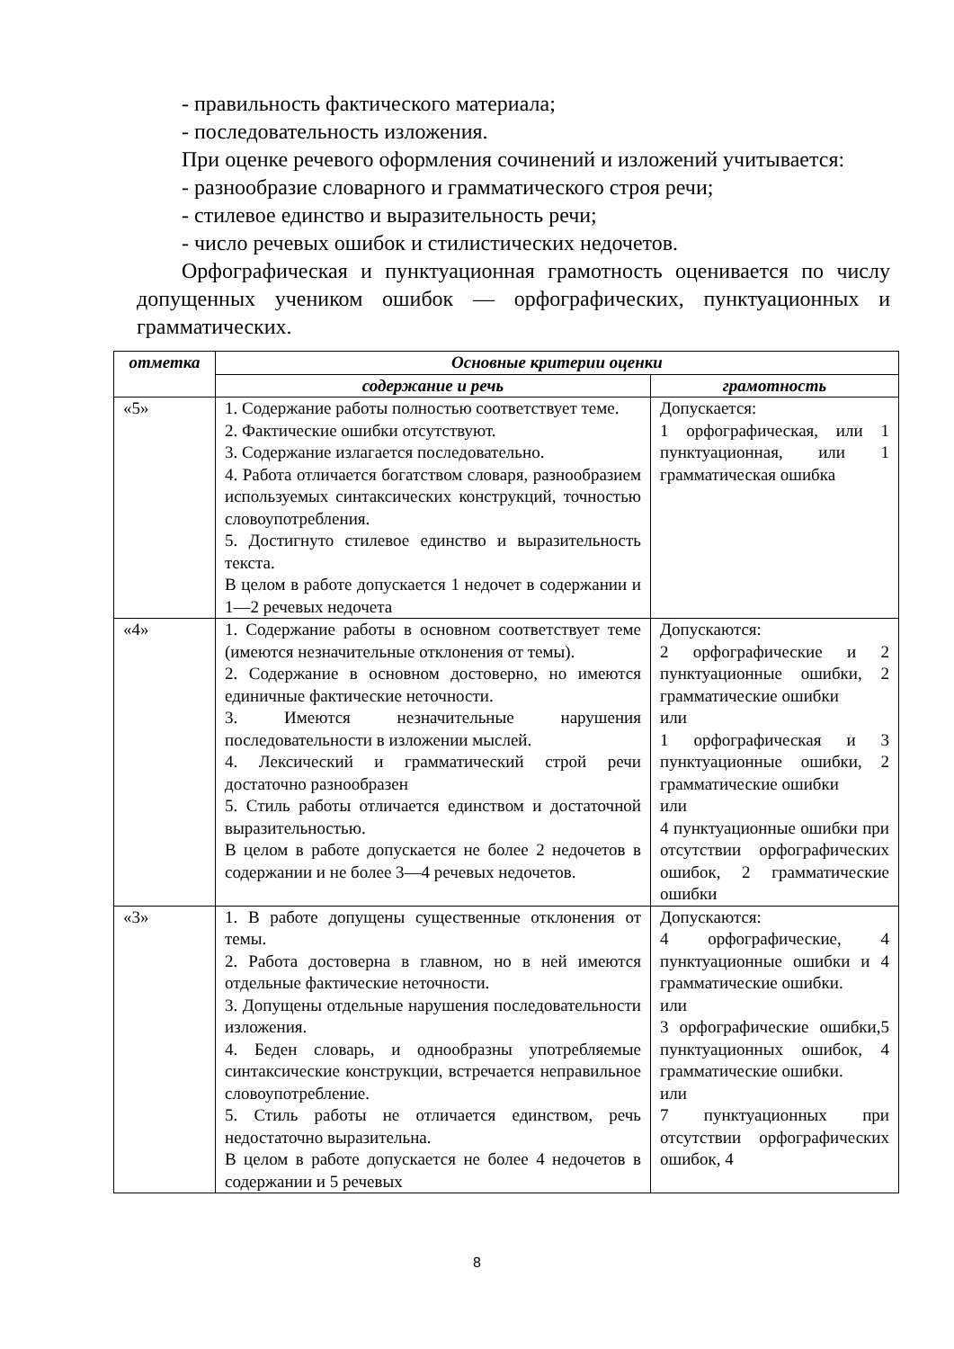- правильность фактического материала;
- последовательность изложения.
При оценке речевого оформления сочинений и изложений учитывается:
- разнообразие словарного и грамматического строя речи;
- стилевое единство и выразительность речи;
- число речевых ошибок и стилистических недочетов.
Орфографическая и пунктуационная грамотность оценивается по числу допущенных учеником ошибок — орфографических, пунктуационных и грамматических.
| отметка | Основные критерии оценки | |
| --- | --- | --- |
| | содержание и речь | грамотность |
| «5» | 1. Содержание работы полностью соответствует теме. 2. Фактические ошибки отсутствуют. 3. Содержание излагается последовательно. 4. Работа отличается богатством словаря, разнообразием используемых синтаксических конструкций, точностью словоупотребления. 5. Достигнуто стилевое единство и выразительность текста. В целом в работе допускается 1 недочет в содержании и 1—2 речевых недочета | Допускается: 1 орфографическая, или 1 пунктуационная, или 1 грамматическая ошибка |
| «4» | 1. Содержание работы в основном соответствует теме (имеются незначительные отклонения от темы). 2. Содержание в основном достоверно, но имеются единичные фактические неточности. 3. Имеются незначительные нарушения последовательности в изложении мыслей. 4. Лексический и грамматический строй речи достаточно разнообразен 5. Стиль работы отличается единством и достаточной выразительностью. В целом в работе допускается не более 2 недочетов в содержании и не более 3—4 речевых недочетов. | Допускаются: 2 орфографические и 2 пунктуационные ошибки, 2 грамматические ошибки или 1 орфографическая и 3 пунктуационные ошибки, 2 грамматические ошибки или 4 пунктуационные ошибки при отсутствии орфографических ошибок, 2 грамматические ошибки |
| «3» | 1. В работе допущены существенные отклонения от темы. 2. Работа достоверна в главном, но в ней имеются отдельные фактические неточности. 3. Допущены отдельные нарушения последовательности изложения. 4. Беден словарь, и однообразны употребляемые синтаксические конструкции, встречается неправильное словоупотребление. 5. Стиль работы не отличается единством, речь недостаточно выразительна. В целом в работе допускается не более 4 недочетов в содержании и 5 речевых | Допускаются: 4 орфографические, 4 пунктуационные ошибки и 4 грамматические ошибки. или 3 орфографические ошибки,5 пунктуационных ошибок, 4 грамматические ошибки. или 7 пунктуационных при отсутствии орфографических ошибок, 4 |
8